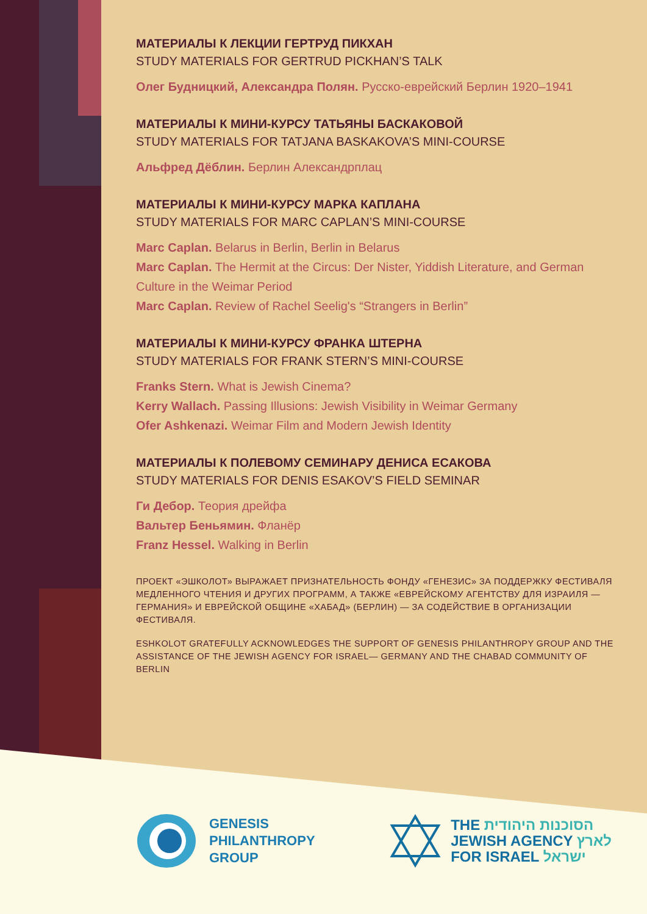МАТЕРИАЛЫ К ЛЕКЦИИ ГЕРТРУД ПИКХАН
STUDY MATERIALS FOR GERTRUD PICKHAN’S TALK
Олег Будницкий, Александра Полян. Русско-еврейский Берлин 1920–1941
МАТЕРИАЛЫ К МИНИ-КУРСУ ТАТЬЯНЫ БАСКАКОВОЙ
STUDY MATERIALS FOR TATJANA BASKAKOVA’S MINI-COURSE
Альфред Дёблин. Берлин Александрплац
МАТЕРИАЛЫ К МИНИ-КУРСУ МАРКА КАПЛАНА
STUDY MATERIALS FOR MARC CAPLAN’S MINI-COURSE
Marc Caplan. Belarus in Berlin, Berlin in Belarus
Marc Caplan. The Hermit at the Circus: Der Nister, Yiddish Literature, and German Culture in the Weimar Period
Marc Caplan. Review of Rachel Seelig's “Strangers in Berlin”
МАТЕРИАЛЫ К МИНИ-КУРСУ ФРАНКА ШТЕРНА
STUDY MATERIALS FOR FRANK STERN’S MINI-COURSE
Franks Stern. What is Jewish Cinema?
Kerry Wallach. Passing Illusions: Jewish Visibility in Weimar Germany
Ofer Ashkenazi. Weimar Film and Modern Jewish Identity
МАТЕРИАЛЫ К ПОЛЕВОМУ СЕМИНАРУ ДЕНИСА ЕСАКОВА
STUDY MATERIALS FOR DENIS ESAKOV’S FIELD SEMINAR
Ги Дебор. Теория дрейфа
Вальтер Беньямин. Фланёр
Franz Hessel. Walking in Berlin
ПРОЕКТ «ЭШКОЛОТ» ВЫРАЖАЕТ ПРИЗНАТЕЛЬНОСТЬ ФОНДУ «ГЕНЕЗИС» ЗА ПОДДЕРЖКУ ФЕСТИВАЛЯ МЕДЛЕННОГО ЧТЕНИЯ И ДРУГИХ ПРОГРАММ, А ТАКЖЕ «ЕВРЕЙСКОМУ АГЕНТСТВУ ДЛЯ ИЗРАИЛЯ — ГЕРМАНИЯ» И ЕВРЕЙСКОЙ ОБЩИНЕ «ХАБАД» (БЕРЛИН) — ЗА СОДЕЙСТВИЕ В ОРГАНИЗАЦИИ ФЕСТИВАЛЯ.
ESHKOLOT GRATEFULLY ACKNOWLEDGES THE SUPPORT OF GENESIS PHILANTHROPY GROUP AND THE ASSISTANCE OF THE JEWISH AGENCY FOR ISRAEL— GERMANY AND THE CHABAD COMMUNITY OF BERLIN
GENESIS
PHILANTHROPY
GROUP
THE הסוכנות היהודית
JEWISH AGENCY לארץ
FOR ISRAEL ישראל